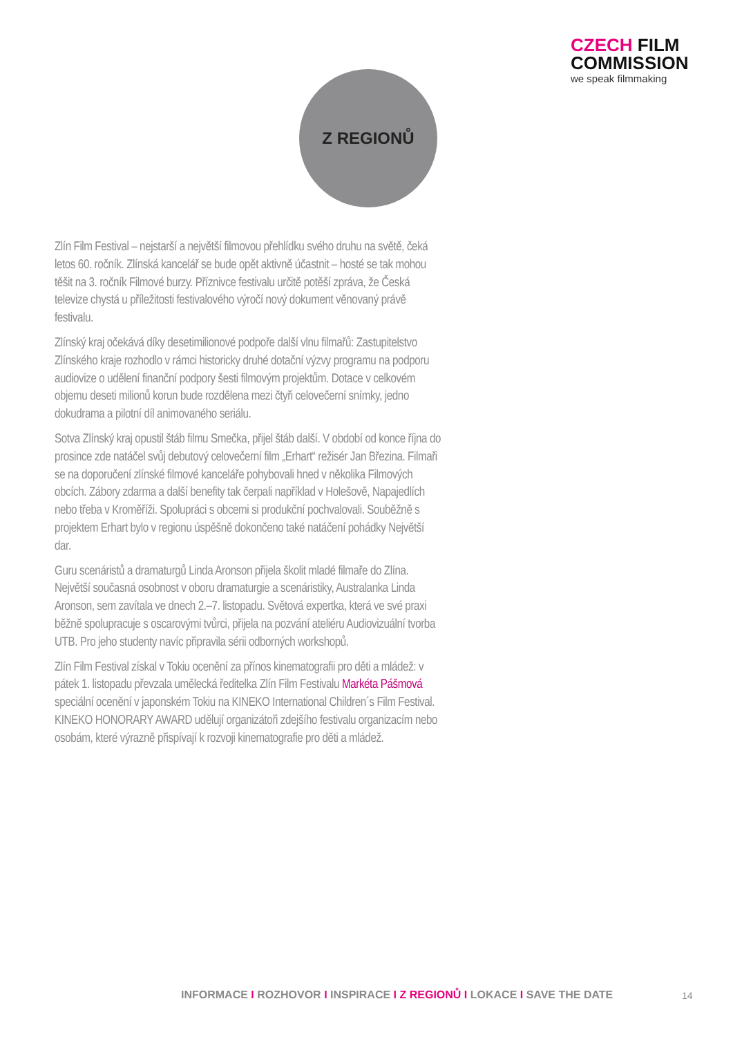CZECH FILM
COMMISSION
we speak filmmaking
Z REGIONŮ
Zlín Film Festival – nejstarší a největší filmovou přehlídku svého druhu na světě, čeká letos 60. ročník. Zlínská kancelář se bude opět aktivně účastnit – hosté se tak mohou těšit na 3. ročník Filmové burzy. Příznivce festivalu určitě potěší zpráva, že Česká televize chystá u příležitosti festivalového výročí nový dokument věnovaný právě festivalu.
Zlínský kraj očekává díky desetimilionové podpoře další vlnu filmařů: Zastupitelstvo Zlínského kraje rozhodlo v rámci historicky druhé dotační výzvy programu na podporu audiovize o udělení finanční podpory šesti filmovým projektům. Dotace v celkovém objemu deseti milionů korun bude rozdělena mezi čtyři celovečerní snímky, jedno dokudrama a pilotní díl animovaného seriálu.
Sotva Zlínský kraj opustil štáb filmu Smečka, přijel štáb další. V období od konce října do prosince zde natáčel svůj debutový celovečerní film „Erhart“ režisér Jan Březina. Filmaři se na doporučení zlínské filmové kanceláře pohybovali hned v několika Filmových obcích. Zábory zdarma a další benefity tak čerpali například v Holešově, Napajedlích nebo třeba v Kroměříži. Spolupráci s obcemi si produkční pochvalovali. Souběžně s projektem Erhart bylo v regionu úspěšně dokončeno také natáčení pohádky Největší dar.
Guru scenáristů a dramaturgů Linda Aronson přijela školit mladé filmaře do Zlína. Největší současná osobnost v oboru dramaturgie a scenáristiky, Australanka Linda Aronson, sem zavítala ve dnech 2.–7. listopadu. Světová expertka, která ve své praxi běžně spolupracuje s oscarovými tvůrci, přijela na pozvání ateliéru Audiovizuální tvorba UTB. Pro jeho studenty navíc připravila sérii odborných workshopů.
Zlín Film Festival získal v Tokiu ocenění za přínos kinematografii pro děti a mládež: v pátek 1. listopadu převzala umělecká ředitelka Zlín Film Festivalu Markéta Pášmová speciální ocenění v japonském Tokiu na KINEKO International Children´s Film Festival. KINEKO HONORARY AWARD udělují organizátoři zdejšího festivalu organizacím nebo osobám, které výrazně přispívají k rozvoji kinematografie pro děti a mládež.
INFORMACE I ROZHOVOR I INSPIRACE I Z REGIONŮ I LOKACE I SAVE THE DATE
14